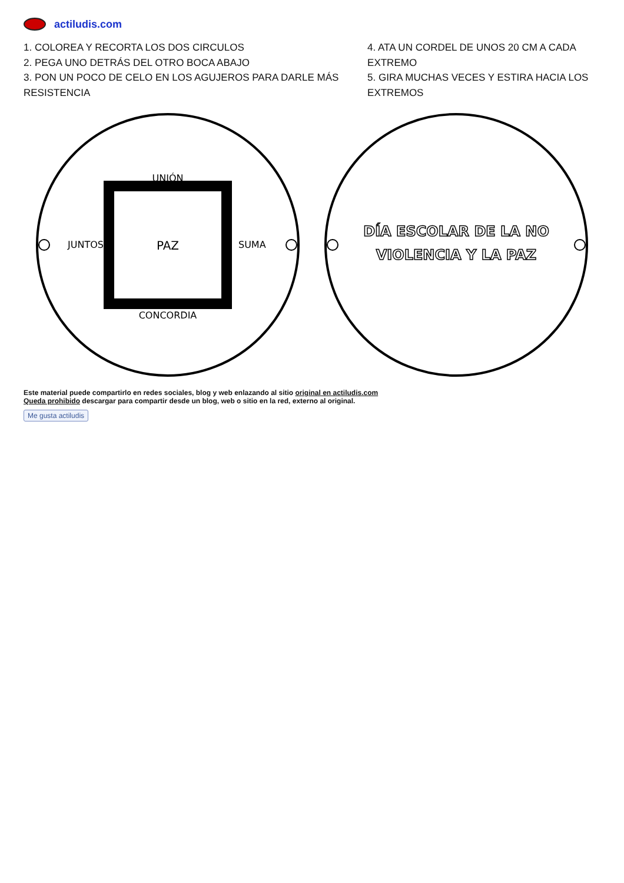actiludis.com
1. COLOREA Y RECORTA LOS DOS CIRCULOS
2. PEGA UNO DETRÁS DEL OTRO BOCA ABAJO
3. PON UN POCO DE CELO EN LOS AGUJEROS PARA DARLE MÁS RESISTENCIA
4. ATA UN CORDEL DE UNOS 20 CM A CADA EXTREMO
5. GIRA MUCHAS VECES Y ESTIRA HACIA LOS EXTREMOS
UNIÓN
SUMA
CONCORDIA
JUNTOS
PAZ
DÍA ESCOLAR DE LA NO
VIOLENCIA Y LA PAZ
Este material puede compartirlo en redes sociales, blog y web enlazando al sitio original en actiludis.com
Queda prohibido descargar para compartir desde un blog, web o sitio en la red, externo al original.
Me gusta actiludis